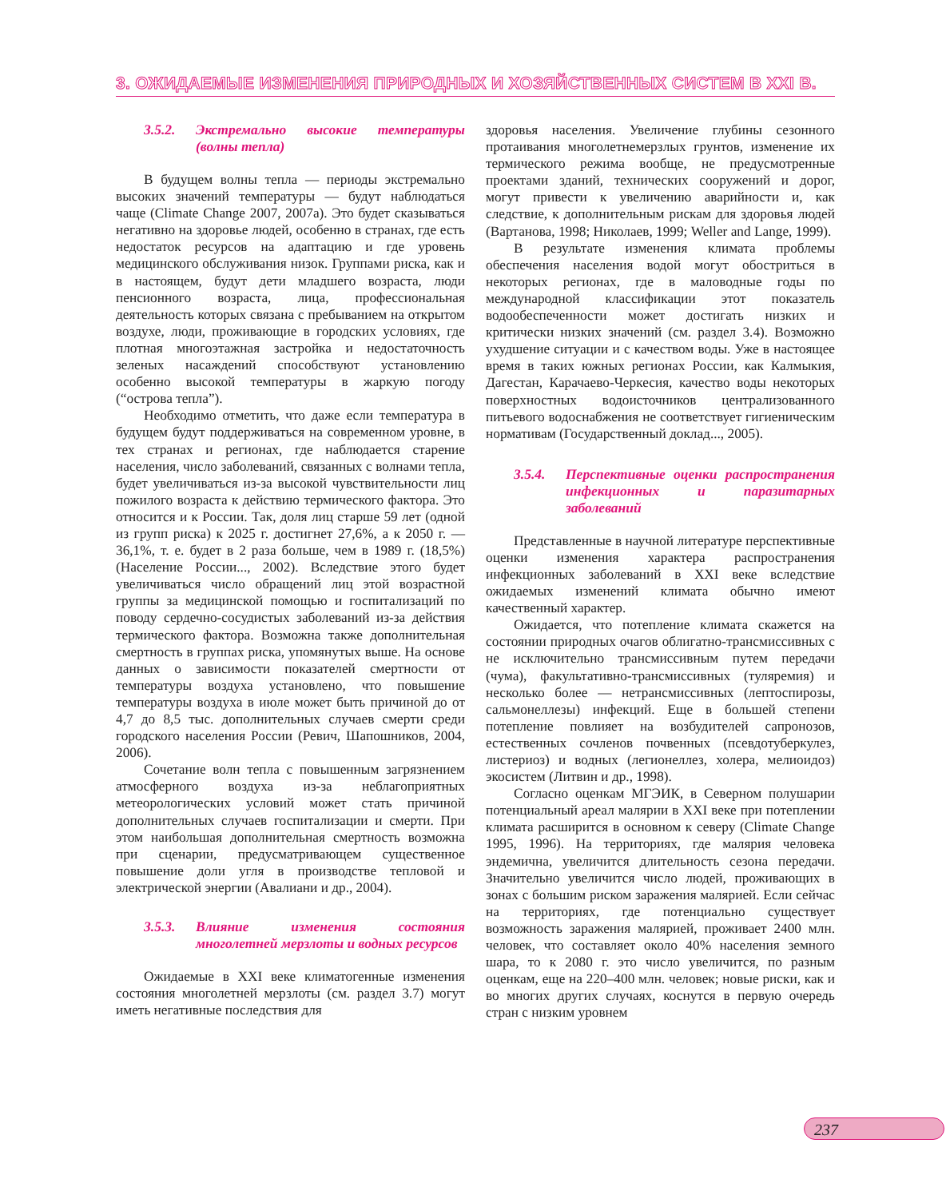3. ОЖИДАЕМЫЕ ИЗМЕНЕНИЯ ПРИРОДНЫХ И ХОЗЯЙСТВЕННЫХ СИСТЕМ В XXI В.
3.5.2. Экстремально высокие температуры (волны тепла)
В будущем волны тепла — периоды экстремально высоких значений температуры — будут наблюдаться чаще (Climate Change 2007, 2007a). Это будет сказываться негативно на здоровье людей, особенно в странах, где есть недостаток ресурсов на адаптацию и где уровень медицинского обслуживания низок. Группами риска, как и в настоящем, будут дети младшего возраста, люди пенсионного возраста, лица, профессиональная деятельность которых связана с пребыванием на открытом воздухе, люди, проживающие в городских условиях, где плотная многоэтажная застройка и недостаточность зеленых насаждений способствуют установлению особенно высокой температуры в жаркую погоду (“острова тепла”).
Необходимо отметить, что даже если температура в будущем будут поддерживаться на современном уровне, в тех странах и регионах, где наблюдается старение населения, число заболеваний, связанных с волнами тепла, будет увеличиваться из-за высокой чувствительности лиц пожилого возраста к действию термического фактора. Это относится и к России. Так, доля лиц старше 59 лет (одной из групп риска) к 2025 г. достигнет 27,6%, а к 2050 г. — 36,1%, т. е. будет в 2 раза больше, чем в 1989 г. (18,5%) (Население России..., 2002). Вследствие этого будет увеличиваться число обращений лиц этой возрастной группы за медицинской помощью и госпитализаций по поводу сердечно-сосудистых заболеваний из-за действия термического фактора. Возможна также дополнительная смертность в группах риска, упомянутых выше. На основе данных о зависимости показателей смертности от температуры воздуха установлено, что повышение температуры воздуха в июле может быть причиной до от 4,7 до 8,5 тыс. дополнительных случаев смерти среди городского населения России (Ревич, Шапошников, 2004, 2006).
Сочетание волн тепла с повышенным загрязнением атмосферного воздуха из-за неблагоприятных метеорологических условий может стать причиной дополнительных случаев госпитализации и смерти. При этом наибольшая дополнительная смертность возможна при сценарии, предусматривающем существенное повышение доли угля в производстве тепловой и электрической энергии (Авалиани и др., 2004).
3.5.3. Влияние изменения состояния многолетней мерзлоты и водных ресурсов
Ожидаемые в XXI веке климатогенные изменения состояния многолетней мерзлоты (см. раздел 3.7) могут иметь негативные последствия для
здоровья населения. Увеличение глубины сезонного протаивания многолетнемерзлых грунтов, изменение их термического режима вообще, не предусмотренные проектами зданий, технических сооружений и дорог, могут привести к увеличению аварийности и, как следствие, к дополнительным рискам для здоровья людей (Вартанова, 1998; Николаев, 1999; Weller and Lange, 1999).
В результате изменения климата проблемы обеспечения населения водой могут обостриться в некоторых регионах, где в маловодные годы по международной классификации этот показатель водообеспеченности может достигать низких и критически низких значений (см. раздел 3.4). Возможно ухудшение ситуации и с качеством воды. Уже в настоящее время в таких южных регионах России, как Калмыкия, Дагестан, Карачаево-Черкесия, качество воды некоторых поверхностных водоисточников централизованного питьевого водоснабжения не соответствует гигиеническим нормативам (Государственный доклад..., 2005).
3.5.4. Перспективные оценки распространения инфекционных и паразитарных заболеваний
Представленные в научной литературе перспективные оценки изменения характера распространения инфекционных заболеваний в XXI веке вследствие ожидаемых изменений климата обычно имеют качественный характер.
Ожидается, что потепление климата скажется на состоянии природных очагов облигатно-трансмиссивных с не исключительно трансмиссивным путем передачи (чума), факультативно-трансмиссивных (туляремия) и несколько более — нетрансмиссивных (лептоспирозы, сальмонеллезы) инфекций. Еще в большей степени потепление повлияет на возбудителей сапронозов, естественных сочленов почвенных (псевдотуберкулез, листериоз) и водных (легионеллез, холера, мелиоидоз) экосистем (Литвин и др., 1998).
Согласно оценкам МГЭИК, в Северном полушарии потенциальный ареал малярии в XXI веке при потеплении климата расширится в основном к северу (Climate Change 1995, 1996). На территориях, где малярия человека эндемична, увеличится длительность сезона передачи. Значительно увеличится число людей, проживающих в зонах с большим риском заражения малярией. Если сейчас на территориях, где потенциально существует возможность заражения малярией, проживает 2400 млн. человек, что составляет около 40% населения земного шара, то к 2080 г. это число увеличится, по разным оценкам, еще на 220–400 млн. человек; новые риски, как и во многих других случаях, коснутся в первую очередь стран с низким уровнем
237